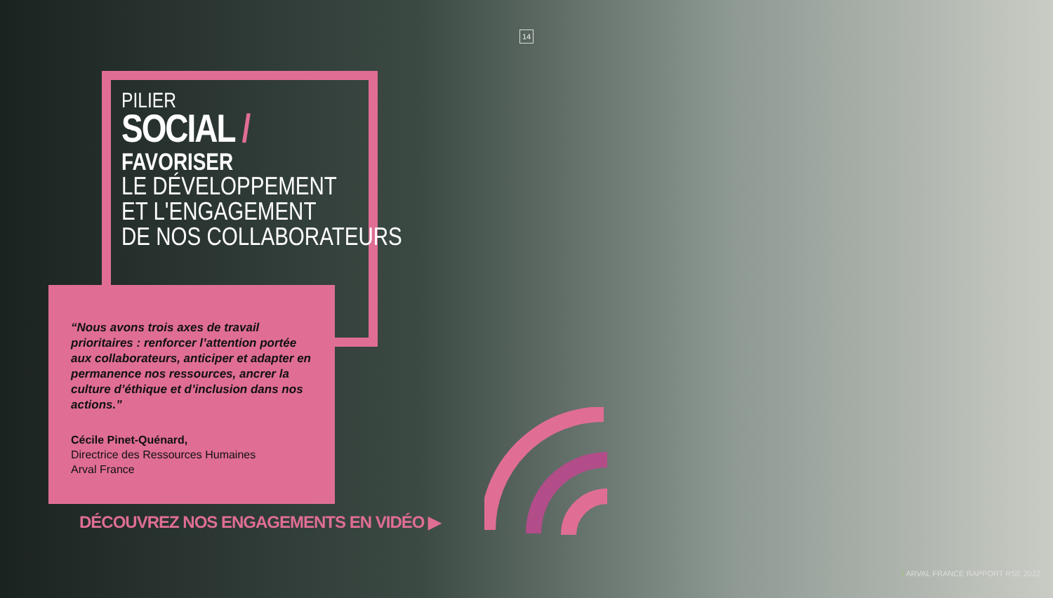14
PILIER
SOCIAL /
FAVORISER
LE DÉVELOPPEMENT
ET L'ENGAGEMENT
DE NOS COLLABORATEURS
“Nous avons trois axes de travail prioritaires : renforcer l’attention portée aux collaborateurs, anticiper et adapter en permanence nos ressources, ancrer la culture d’éthique et d’inclusion dans nos actions.”
Cécile Pinet-Quénard,
Directrice des Ressources Humaines
Arval France
DÉCOUVREZ NOS ENGAGEMENTS EN VIDÉO ▶
/ ARVAL FRANCE RAPPORT RSE 2022